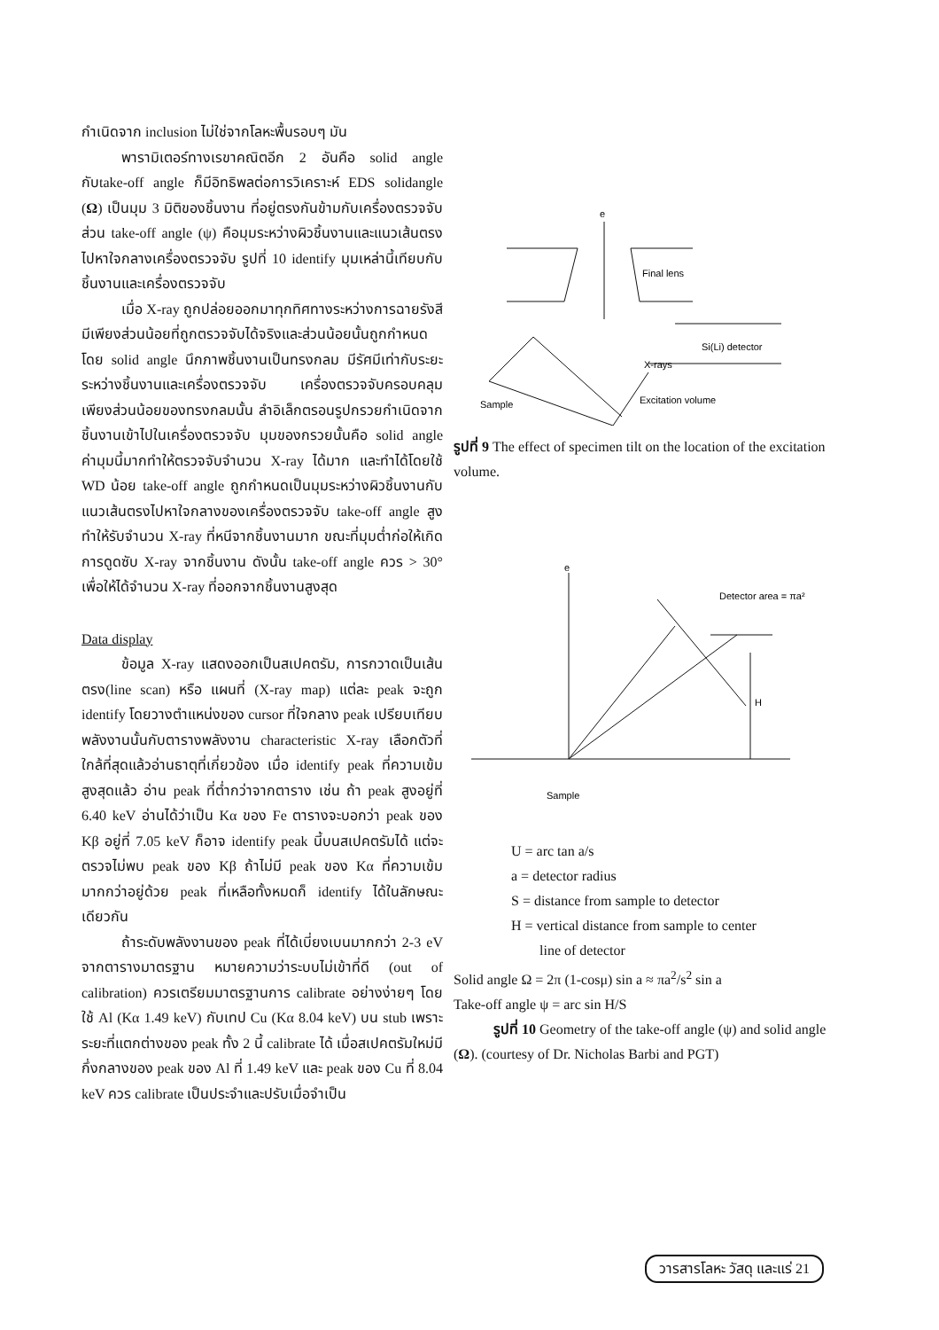กำเนิดจาก inclusion ไม่ใช่จากโลหะพื้นรอบๆ มัน
พารามิเตอร์ทางเรขาคณิตอีก 2 อันคือ solid angle กับtake-off angle ก็มีอิทธิพลต่อการวิเคราะห์ EDS solidangle (Ω) เป็นมุม 3 มิติของชิ้นงาน ที่อยู่ตรงกันข้ามกับเครื่องตรวจจับ ส่วน take-off angle (ψ) คือมุมระหว่างผิวชิ้นงานและแนวเส้นตรงไปหาใจกลางเครื่องตรวจจับ รูปที่ 10 identify มุมเหล่านี้เทียบกับชิ้นงานและเครื่องตรวจจับ
เมื่อ X-ray ถูกปล่อยออกมาทุกทิศทางระหว่างการฉายรังสี มีเพียงส่วนน้อยที่ถูกตรวจจับได้จริงและส่วนน้อยนั้นถูกกำหนดโดย solid angle นึกภาพชิ้นงานเป็นทรงกลม มีรัศมีเท่ากับระยะระหว่างชิ้นงานและเครื่องตรวจจับ เครื่องตรวจจับครอบคลุมเพียงส่วนน้อยของทรงกลมนั้น ลำอิเล็กตรอนรูปกรวยกำเนิดจากชิ้นงานเข้าไปในเครื่องตรวจจับ มุมของกรวยนั้นคือ solid angle ค่ามุมนี้มากทำให้ตรวจจับจำนวน X-ray ได้มาก และทำได้โดยใช้ WD น้อย take-off angle ถูกกำหนดเป็นมุมระหว่างผิวชิ้นงานกับแนวเส้นตรงไปหาใจกลางของเครื่องตรวจจับ take-off angle สูง ทำให้รับจำนวน X-ray ที่หนีจากชิ้นงานมาก ขณะที่มุมต่ำก่อให้เกิดการดูดซับ X-ray จากชิ้นงาน ดังนั้น take-off angle ควร > 30° เพื่อให้ได้จำนวน X-ray ที่ออกจากชิ้นงานสูงสุด
Data display
ข้อมูล X-ray แสดงออกเป็นสเปคตรัม, การกวาดเป็นเส้นตรง(line scan) หรือ แผนที่ (X-ray map) แต่ละ peak จะถูก identify โดยวางตำแหน่งของ cursor ที่ใจกลาง peak เปรียบเทียบพลังงานนั้นกับตารางพลังงาน characteristic X-ray เลือกตัวที่ใกล้ที่สุดแล้วอ่านธาตุที่เกี่ยวข้อง เมื่อ identify peak ที่ความเข้มสูงสุดแล้ว อ่าน peak ที่ต่ำกว่าจากตาราง เช่น ถ้า peak สูงอยู่ที่ 6.40 keV อ่านได้ว่าเป็น Kα ของ Fe ตารางจะบอกว่า peak ของ Kβ อยู่ที่ 7.05 keV ก็อาจ identify peak นี้บนสเปคตรัมได้ แต่จะตรวจไม่พบ peak ของ Kβ ถ้าไม่มี peak ของ Kα ที่ความเข้มมากกว่าอยู่ด้วย peak ที่เหลือทั้งหมดก็ identify ได้ในลักษณะเดียวกัน
ถ้าระดับพลังงานของ peak ที่ได้เบี่ยงเบนมากกว่า 2-3 eV จากตารางมาตรฐาน หมายความว่าระบบไม่เข้าที่ดี (out of calibration) ควรเตรียมมาตรฐานการ calibrate อย่างง่ายๆ โดยใช้ Al (Kα 1.49 keV) กับเทป Cu (Kα 8.04 keV) บน stub เพราะระยะที่แตกต่างของ peak ทั้ง 2 นี้ calibrate ได้ เมื่อสเปคตรัมใหม่มีกึ่งกลางของ peak ของ Al ที่ 1.49 keV และ peak ของ Cu ที่ 8.04 keV ควร calibrate เป็นประจำและปรับเมื่อจำเป็น
e
Final lens
Si(Li) detector
X-rays
Sample
Excitation volume
รูปที่ 9 The effect of specimen tilt on the location of the excitation volume.
e
Detector area = πa²
H
Sample
U = arc tan a/s
a = detector radius
S = distance from sample to detector
H = vertical distance from sample to center
line of detector
Solid angle Ω = 2π (1-cosμ) sin a ≈ πa<sup>2</sup>/s<sup>2</sup> sin a
Take-off angle ψ = arc sin H/S
รูปที่ 10 Geometry of the take-off angle (ψ) and solid angle (Ω). (courtesy of Dr. Nicholas Barbi and PGT)
วารสารโลหะ วัสดุ และแร่ 21